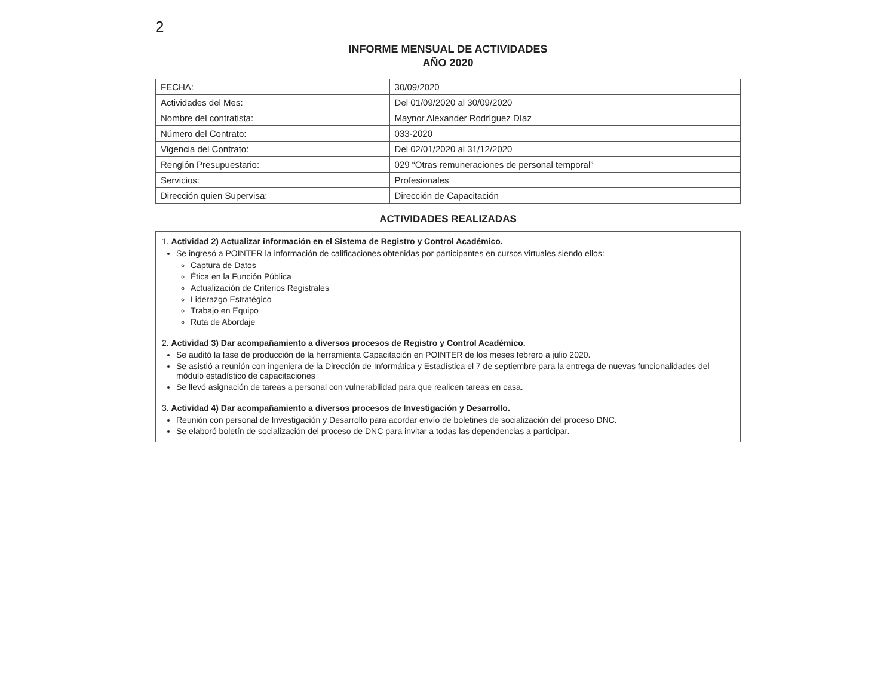2
INFORME MENSUAL DE ACTIVIDADES
AÑO 2020
| FECHA: | 30/09/2020 |
| Actividades del Mes: | Del 01/09/2020 al 30/09/2020 |
| Nombre del contratista: | Maynor Alexander Rodríguez Díaz |
| Número del Contrato: | 033-2020 |
| Vigencia del Contrato: | Del 02/01/2020 al 31/12/2020 |
| Renglón Presupuestario: | 029 “Otras remuneraciones de personal temporal” |
| Servicios: | Profesionales |
| Dirección quien Supervisa: | Dirección de Capacitación |
ACTIVIDADES REALIZADAS
| 1. Actividad 2) Actualizar información en el Sistema de Registro y Control Académico. Se ingresó a POINTER la información de calificaciones obtenidas por participantes en cursos virtuales siendo ellos: Captura de Datos Ética en la Función Pública Actualización de Criterios Registrales Liderazgo Estratégico Trabajo en Equipo Ruta de Abordaje |
| 2. Actividad 3) Dar acompañamiento a diversos procesos de Registro y Control Académico. Se auditó la fase de producción de la herramienta Capacitación en POINTER de los meses febrero a julio 2020. Se asistió a reunión con ingeniera de la Dirección de Informática y Estadística el 7 de septiembre para la entrega de nuevas funcionalidades del módulo estadístico de capacitaciones Se llevó asignación de tareas a personal con vulnerabilidad para que realicen tareas en casa. |
| 3. Actividad 4) Dar acompañamiento a diversos procesos de Investigación y Desarrollo. Reunión con personal de Investigación y Desarrollo para acordar envío de boletines de socialización del proceso DNC. Se elaboró boletín de socialización del proceso de DNC para invitar a todas las dependencias a participar. |